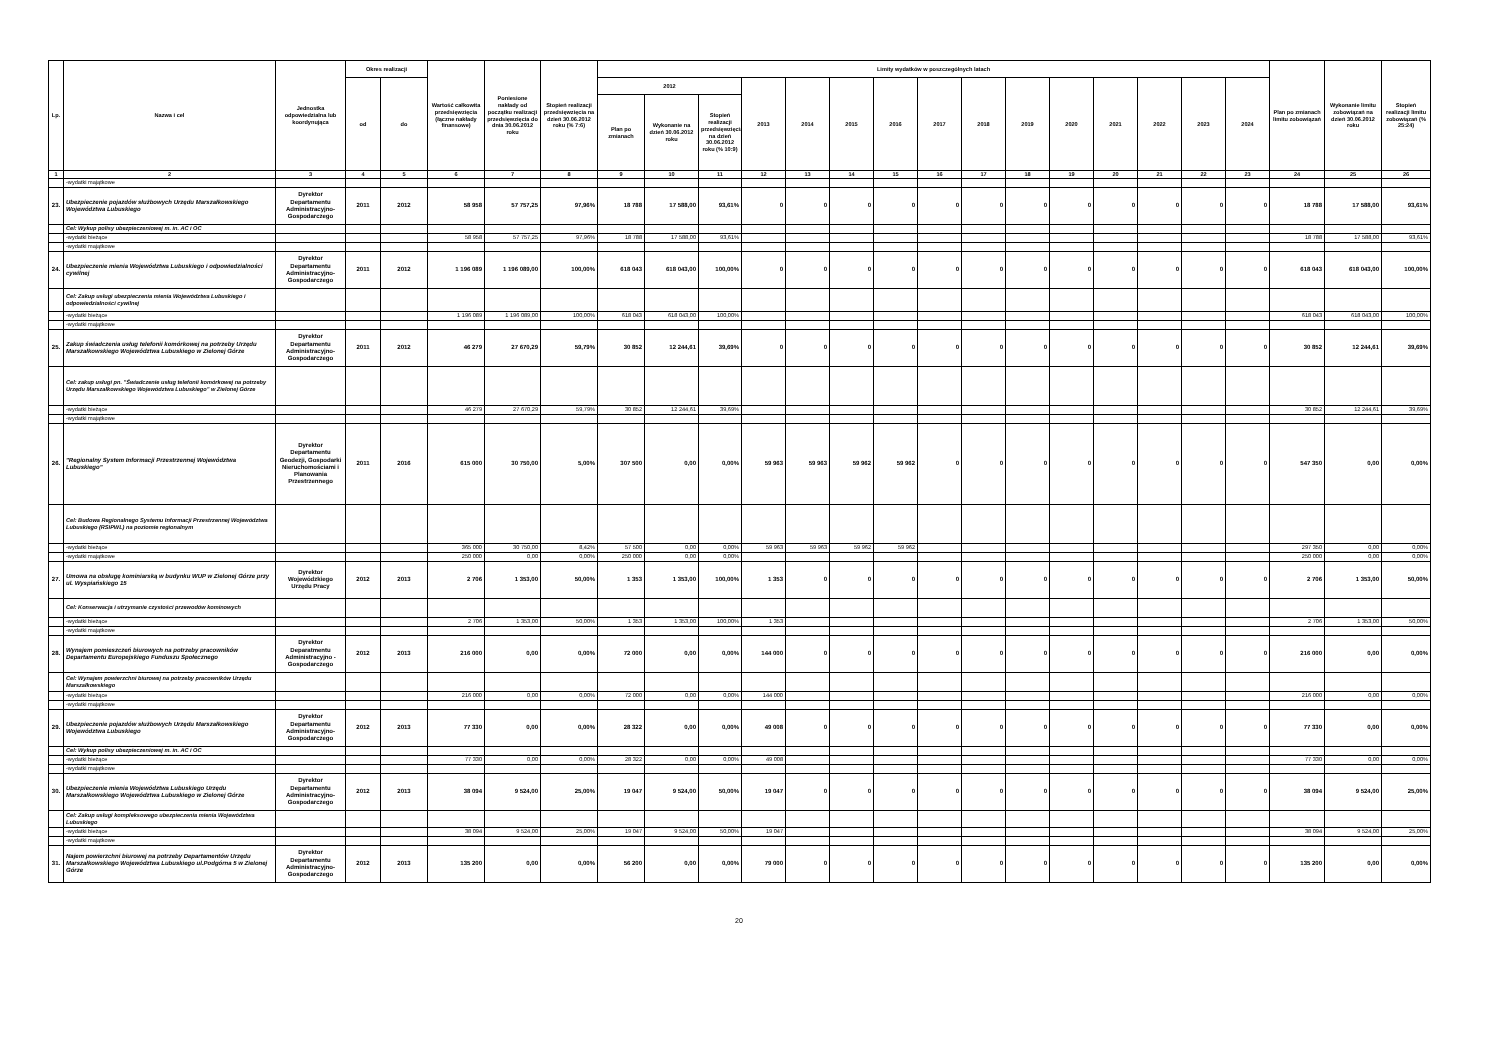| Lp. | Nazwa i cel | Jednostka odpowiedzialna lub koordynująca | Okres realizacji | | Wartość całkowita przedsięwzięcia (łączne nakłady finansowe) | Poniesione nakłady od początku realizacji przedsięwzięcia do dnia 30.06.2012 roku | Stopień realizacji przedsięwzięcia na dzień 30.06.2012 roku (% 7:6) | Limity wydatków w poszczególnych latach | | | | | | | | | | | | | | | Plan po zmianach limitu zobowiązań | Wykonanie limitu zobowiązań na dzień 30.06.2012 roku | Stopień realizacji limitu zobowiązań (% 25:24) |
| --- | --- | --- | --- | --- | --- | --- | --- | --- | --- | --- | --- | --- | --- | --- | --- | --- | --- | --- | --- | --- | --- | --- | --- | --- | --- |
| | | | od | do | | | | 2012 | | | 2013 | 2014 | 2015 | 2016 | 2017 | 2018 | 2019 | 2020 | 2021 | 2022 | 2023 | 2024 | | | |
| | | | | | | | | Plan po zmianach | Wykonanie na dzień 30.06.2012 roku | Stopień realizacji przedsięwzięcia na dzień 30.06.2012 roku (% 10:9) | | | | | | | | | | | | | | | |
| 1 | 2 | 3 | 4 | 5 | 6 | 7 | 8 | 9 | 10 | 11 | 12 | 13 | 14 | 15 | 16 | 17 | 18 | 19 | 20 | 21 | 22 | 23 | 24 | 25 | 26 |
| | -wydatki majątkowe | | | | | | | | | | | | | | | | | | | | | | | | |
| 23. | Ubezpieczenie pojazdów służbowych Urzędu Marszałkowskiego Województwa Lubuskiego | Dyrektor Departamentu Administracyjno-Gospodarczego | 2011 | 2012 | 58 958 | 57 757,25 | 97,96% | 18 788 | 17 588,00 | 93,61% | 0 | 0 | 0 | 0 | 0 | 0 | 0 | 0 | 0 | 0 | 0 | 0 | 18 788 | 17 588,00 | 93,61% |
| | Cel: Wykup polisy ubezpieczeniowej m. in. AC i OC | | | | | | | | | | | | | | | | | | | | | | | | |
| | -wydatki bieżące | | | | 58 958 | 57 757,25 | 97,96% | 18 788 | 17 588,00 | 93,61% | | | | | | | | | | | | | 18 788 | 17 588,00 | 93,61% |
| | -wydatki majątkowe | | | | | | | | | | | | | | | | | | | | | | | | |
| 24. | Ubezpieczenie mienia Województwa Lubuskiego i odpowiedzialności cywilnej | Dyrektor Departamentu Administracyjno-Gospodarczego | 2011 | 2012 | 1 196 089 | 1 196 089,00 | 100,00% | 618 043 | 618 043,00 | 100,00% | 0 | 0 | 0 | 0 | 0 | 0 | 0 | 0 | 0 | 0 | 0 | 0 | 618 043 | 618 043,00 | 100,00% |
| | Cel: Zakup usługi ubezpieczenia mienia Województwa Lubuskiego i odpowiedzialności cywilnej | | | | | | | | | | | | | | | | | | | | | | | | |
| | -wydatki bieżące | | | | 1 196 089 | 1 196 089,00 | 100,00% | 618 043 | 618 043,00 | 100,00% | | | | | | | | | | | | | 618 043 | 618 043,00 | 100,00% |
| | -wydatki majątkowe | | | | | | | | | | | | | | | | | | | | | | | | |
| 25. | Zakup świadczenia usług telefonii komórkowej na potrzeby Urzędu Marszałkowskiego Województwa Lubuskiego w Zielonej Górze | Dyrektor Departamentu Administracyjno-Gospodarczego | 2011 | 2012 | 46 279 | 27 670,29 | 59,79% | 30 852 | 12 244,61 | 39,69% | 0 | 0 | 0 | 0 | 0 | 0 | 0 | 0 | 0 | 0 | 0 | 0 | 30 852 | 12 244,61 | 39,69% |
| | Cel: zakup usługi pn. "Świadczenie usług telefonii komórkowej na potrzeby Urzędu Marszałkowskiego Województwa Lubuskiego" w Zielonej Górze | | | | | | | | | | | | | | | | | | | | | | | | |
| | -wydatki bieżące | | | | 46 279 | 27 670,29 | 59,79% | 30 852 | 12 244,61 | 39,69% | | | | | | | | | | | | | 30 852 | 12 244,61 | 39,69% |
| | -wydatki majątkowe | | | | | | | | | | | | | | | | | | | | | | | | |
| 26. | "Regionalny System Informacji Przestrzennej Województwa Lubuskiego" | Dyrektor Departamentu Geodezji, Gospodarki Nieruchomościami i Planowania Przestrzennego | 2011 | 2016 | 615 000 | 30 750,00 | 5,00% | 307 500 | 0,00 | 0,00% | 59 963 | 59 963 | 59 962 | 59 962 | 0 | 0 | 0 | 0 | 0 | 0 | 0 | 0 | 547 350 | 0,00 | 0,00% |
| | Cel: Budowa Regionalnego Systemu Informacji Przestrzennej Województwa Lubuskiego (RSIPWL) na poziomie regionalnym | | | | | | | | | | | | | | | | | | | | | | | | |
| | -wydatki bieżące | | | | 365 000 | 30 750,00 | 8,42% | 57 500 | 0,00 | 0,00% | 59 963 | 59 963 | 59 962 | 59 962 | | | | | | | | | 297 350 | 0,00 | 0,00% |
| | -wydatki majątkowe | | | | 250 000 | 0,00 | 0,00% | 250 000 | 0,00 | 0,00% | | | | | | | | | | | | | 250 000 | 0,00 | 0,00% |
| 27. | Umowa na obsługę kominiarską w budynku WUP w Zielonej Górze przy ul. Wyspiańskiego 15 | Dyrektor Wojewódzkiego Urzędu Pracy | 2012 | 2013 | 2 706 | 1 353,00 | 50,00% | 1 353 | 1 353,00 | 100,00% | 1 353 | 0 | 0 | 0 | 0 | 0 | 0 | 0 | 0 | 0 | 0 | 0 | 2 706 | 1 353,00 | 50,00% |
| | Cel: Konserwacja i utrzymanie czystości przewodów kominowych | | | | | | | | | | | | | | | | | | | | | | | | |
| | -wydatki bieżące | | | | 2 706 | 1 353,00 | 50,00% | 1 353 | 1 353,00 | 100,00% | 1 353 | | | | | | | | | | | | 2 706 | 1 353,00 | 50,00% |
| | -wydatki majątkowe | | | | | | | | | | | | | | | | | | | | | | | | |
| 28. | Wynajem pomieszczeń biurowych na potrzeby pracowników Departamentu Europejskiego Funduszu Społecznego | Dyrektor Deparatmentu Administracyjno - Gospodarczego | 2012 | 2013 | 216 000 | 0,00 | 0,00% | 72 000 | 0,00 | 0,00% | 144 000 | 0 | 0 | 0 | 0 | 0 | 0 | 0 | 0 | 0 | 0 | 0 | 216 000 | 0,00 | 0,00% |
| | Cel: Wynajem powierzchni biurowej na potrzeby pracowników Urzędu Marszałkowskiego | | | | | | | | | | | | | | | | | | | | | | | | |
| | -wydatki bieżące | | | | 216 000 | 0,00 | 0,00% | 72 000 | 0,00 | 0,00% | 144 000 | | | | | | | | | | | | 216 000 | 0,00 | 0,00% |
| | -wydatki majątkowe | | | | | | | | | | | | | | | | | | | | | | | | |
| 29. | Ubezpieczenie pojazdów służbowych Urzędu Marszałkowskiego Województwa Lubuskiego | Dyrektor Departamentu Administracyjno-Gospodarczego | 2012 | 2013 | 77 330 | 0,00 | 0,00% | 28 322 | 0,00 | 0,00% | 49 008 | 0 | 0 | 0 | 0 | 0 | 0 | 0 | 0 | 0 | 0 | 0 | 77 330 | 0,00 | 0,00% |
| | Cel: Wykup polisy ubezpieczeniowej m. in. AC i OC | | | | | | | | | | | | | | | | | | | | | | | | |
| | -wydatki bieżące | | | | 77 330 | 0,00 | 0,00% | 28 322 | 0,00 | 0,00% | 49 008 | | | | | | | | | | | | 77 330 | 0,00 | 0,00% |
| | -wydatki majątkowe | | | | | | | | | | | | | | | | | | | | | | | | |
| 30. | Ubezpieczenie mienia Województwa Lubuskiego Urzędu Marszałkowskiego Województwa Lubuskiego w Zielonej Górze | Dyrektor Departamentu Administracyjno-Gospodarczego | 2012 | 2013 | 38 094 | 9 524,00 | 25,00% | 19 047 | 9 524,00 | 50,00% | 19 047 | 0 | 0 | 0 | 0 | 0 | 0 | 0 | 0 | 0 | 0 | 0 | 38 094 | 9 524,00 | 25,00% |
| | Cel: Zakup usługi kompleksowego ubezpieczenia mienia Województwa Lubuskiego | | | | | | | | | | | | | | | | | | | | | | | | |
| | -wydatki bieżące | | | | 38 094 | 9 524,00 | 25,00% | 19 047 | 9 524,00 | 50,00% | 19 047 | | | | | | | | | | | | 38 094 | 9 524,00 | 25,00% |
| | -wydatki majątkowe | | | | | | | | | | | | | | | | | | | | | | | | |
| 31. | Najem powierzchni biurowej na potrzeby Departamentów Urzędu Marszałkowskiego Województwa Lubuskiego ul.Podgórna 5 w Zielonej Górze | Dyrektor Departamentu Administracyjno-Gospodarczego | 2012 | 2013 | 135 200 | 0,00 | 0,00% | 56 200 | 0,00 | 0,00% | 79 000 | 0 | 0 | 0 | 0 | 0 | 0 | 0 | 0 | 0 | 0 | 0 | 135 200 | 0,00 | 0,00% |
20